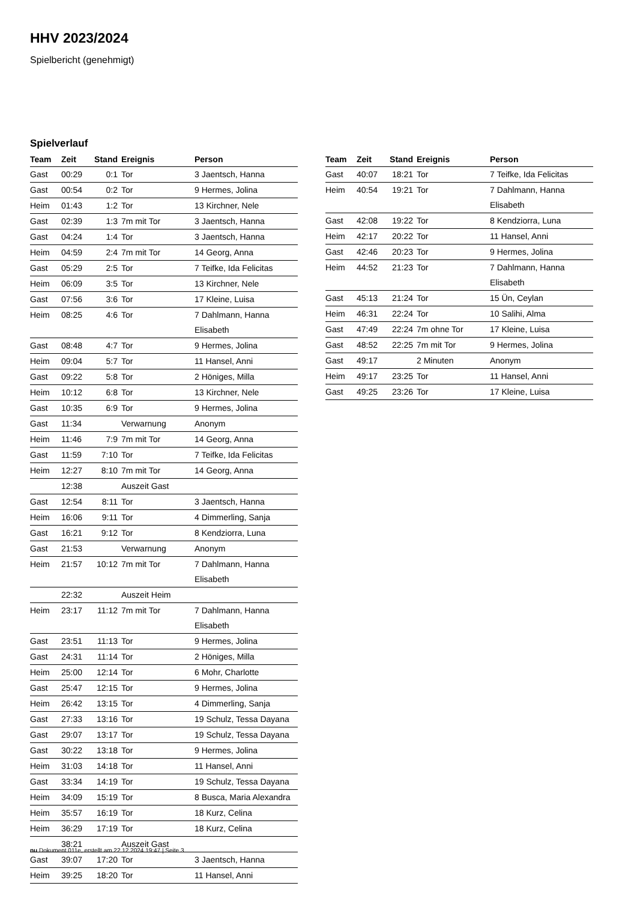HHV 2023/2024
Spielbericht (genehmigt)
Spielverlauf
| Team | Zeit | Stand | Ereignis | Person |
| --- | --- | --- | --- | --- |
| Gast | 00:29 | 0:1 | Tor | 3 Jaentsch, Hanna |
| Gast | 00:54 | 0:2 | Tor | 9 Hermes, Jolina |
| Heim | 01:43 | 1:2 | Tor | 13 Kirchner, Nele |
| Gast | 02:39 | 1:3 | 7m mit Tor | 3 Jaentsch, Hanna |
| Gast | 04:24 | 1:4 | Tor | 3 Jaentsch, Hanna |
| Heim | 04:59 | 2:4 | 7m mit Tor | 14 Georg, Anna |
| Gast | 05:29 | 2:5 | Tor | 7 Teifke, Ida Felicitas |
| Heim | 06:09 | 3:5 | Tor | 13 Kirchner, Nele |
| Gast | 07:56 | 3:6 | Tor | 17 Kleine, Luisa |
| Heim | 08:25 | 4:6 | Tor | 7 Dahlmann, Hanna Elisabeth |
| Gast | 08:48 | 4:7 | Tor | 9 Hermes, Jolina |
| Heim | 09:04 | 5:7 | Tor | 11 Hansel, Anni |
| Gast | 09:22 | 5:8 | Tor | 2 Höniges, Milla |
| Heim | 10:12 | 6:8 | Tor | 13 Kirchner, Nele |
| Gast | 10:35 | 6:9 | Tor | 9 Hermes, Jolina |
| Gast | 11:34 | | Verwarnung | Anonym |
| Heim | 11:46 | 7:9 | 7m mit Tor | 14 Georg, Anna |
| Gast | 11:59 | 7:10 | Tor | 7 Teifke, Ida Felicitas |
| Heim | 12:27 | 8:10 | 7m mit Tor | 14 Georg, Anna |
| | 12:38 | | Auszeit Gast | |
| Gast | 12:54 | 8:11 | Tor | 3 Jaentsch, Hanna |
| Heim | 16:06 | 9:11 | Tor | 4 Dimmerling, Sanja |
| Gast | 16:21 | 9:12 | Tor | 8 Kendziorra, Luna |
| Gast | 21:53 | | Verwarnung | Anonym |
| Heim | 21:57 | 10:12 | 7m mit Tor | 7 Dahlmann, Hanna Elisabeth |
| | 22:32 | | Auszeit Heim | |
| Heim | 23:17 | 11:12 | 7m mit Tor | 7 Dahlmann, Hanna Elisabeth |
| Gast | 23:51 | 11:13 | Tor | 9 Hermes, Jolina |
| Gast | 24:31 | 11:14 | Tor | 2 Höniges, Milla |
| Heim | 25:00 | 12:14 | Tor | 6 Mohr, Charlotte |
| Gast | 25:47 | 12:15 | Tor | 9 Hermes, Jolina |
| Heim | 26:42 | 13:15 | Tor | 4 Dimmerling, Sanja |
| Gast | 27:33 | 13:16 | Tor | 19 Schulz, Tessa Dayana |
| Gast | 29:07 | 13:17 | Tor | 19 Schulz, Tessa Dayana |
| Gast | 30:22 | 13:18 | Tor | 9 Hermes, Jolina |
| Heim | 31:03 | 14:18 | Tor | 11 Hansel, Anni |
| Gast | 33:34 | 14:19 | Tor | 19 Schulz, Tessa Dayana |
| Heim | 34:09 | 15:19 | Tor | 8 Busca, Maria Alexandra |
| Heim | 35:57 | 16:19 | Tor | 18 Kurz, Celina |
| Heim | 36:29 | 17:19 | Tor | 18 Kurz, Celina |
| | 38:21 | | Auszeit Gast | |
| Gast | 39:07 | 17:20 | Tor | 3 Jaentsch, Hanna |
| Heim | 39:25 | 18:20 | Tor | 11 Hansel, Anni |
| Team | Zeit | Stand | Ereignis | Person |
| --- | --- | --- | --- | --- |
| Gast | 40:07 | 18:21 | Tor | 7 Teifke, Ida Felicitas |
| Heim | 40:54 | 19:21 | Tor | 7 Dahlmann, Hanna Elisabeth |
| Gast | 42:08 | 19:22 | Tor | 8 Kendziorra, Luna |
| Heim | 42:17 | 20:22 | Tor | 11 Hansel, Anni |
| Gast | 42:46 | 20:23 | Tor | 9 Hermes, Jolina |
| Heim | 44:52 | 21:23 | Tor | 7 Dahlmann, Hanna Elisabeth |
| Gast | 45:13 | 21:24 | Tor | 15 Ün, Ceylan |
| Heim | 46:31 | 22:24 | Tor | 10 Salihi, Alma |
| Gast | 47:49 | 22:24 | 7m ohne Tor | 17 Kleine, Luisa |
| Gast | 48:52 | 22:25 | 7m mit Tor | 9 Hermes, Jolina |
| Gast | 49:17 | | 2 Minuten | Anonym |
| Heim | 49:17 | 23:25 | Tor | 11 Hansel, Anni |
| Gast | 49:25 | 23:26 | Tor | 17 Kleine, Luisa |
nu.Dokument 011e, erstellt am 22.12.2024 19:47 | Seite 3